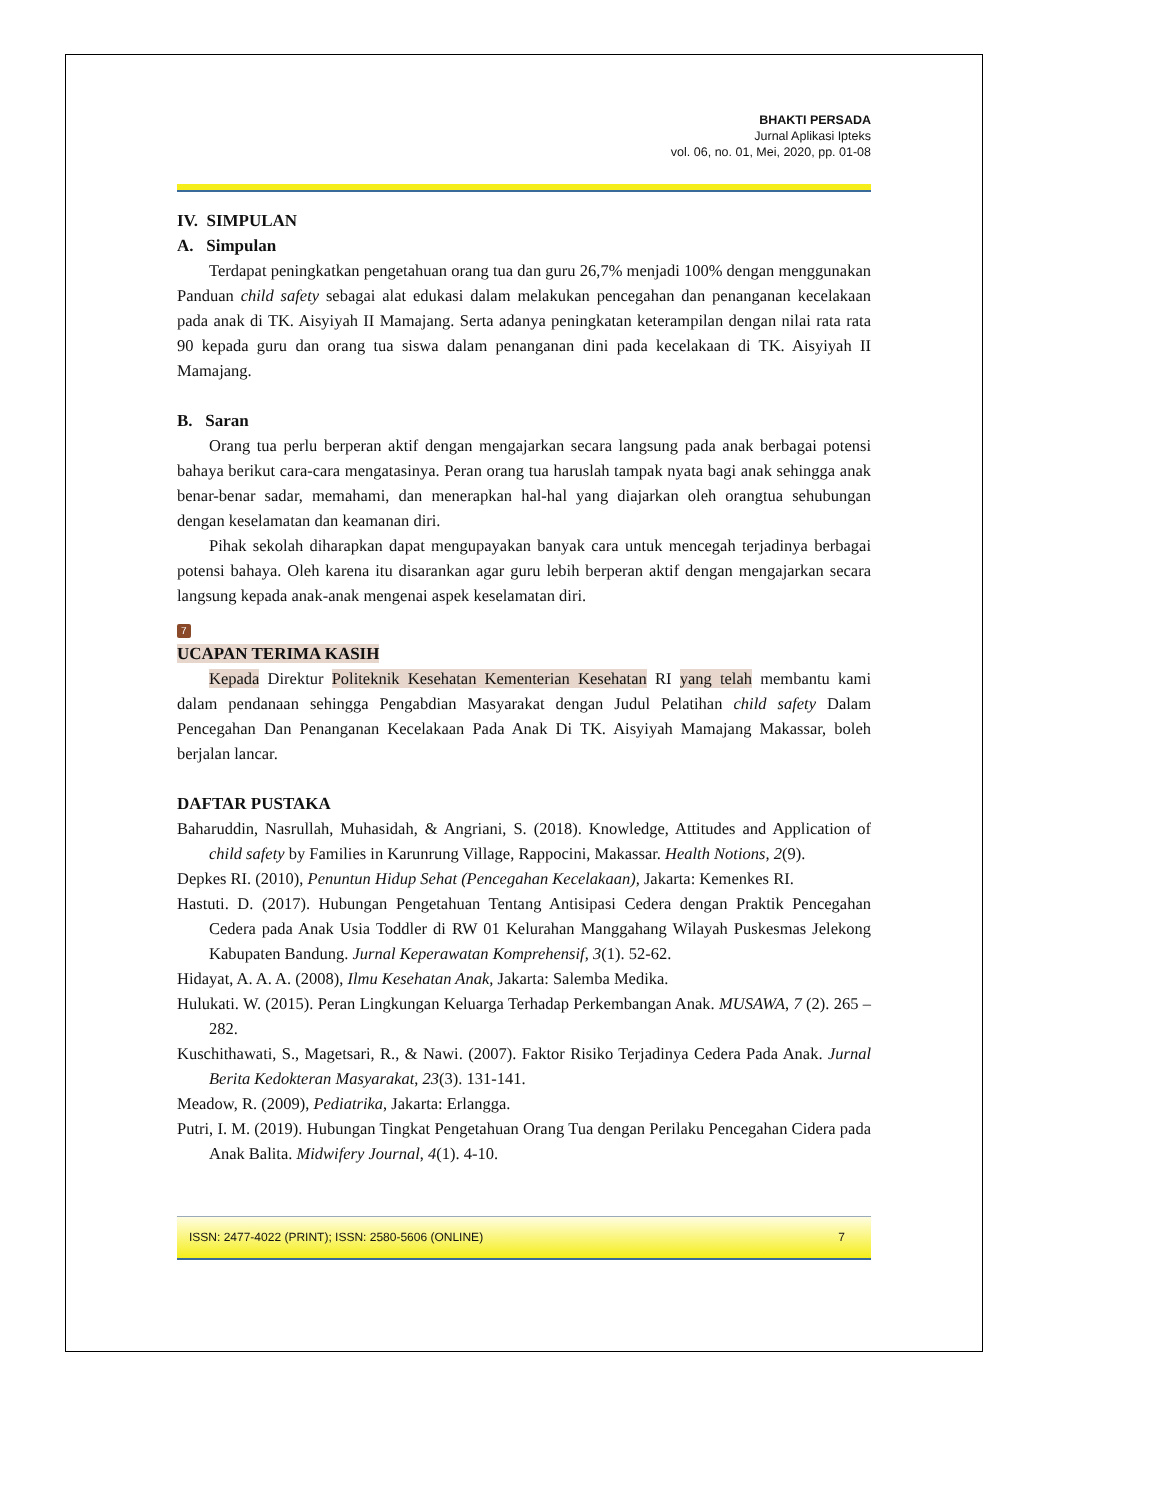BHAKTI PERSADA
Jurnal Aplikasi Ipteks
vol. 06, no. 01, Mei, 2020, pp. 01-08
IV. SIMPULAN
A. Simpulan
Terdapat peningkatkan pengetahuan orang tua dan guru 26,7% menjadi 100% dengan menggunakan Panduan child safety sebagai alat edukasi dalam melakukan pencegahan dan penanganan kecelakaan pada anak di TK. Aisyiyah II Mamajang. Serta adanya peningkatan keterampilan dengan nilai rata rata 90 kepada guru dan orang tua siswa dalam penanganan dini pada kecelakaan di TK. Aisyiyah II Mamajang.
B. Saran
Orang tua perlu berperan aktif dengan mengajarkan secara langsung pada anak berbagai potensi bahaya berikut cara-cara mengatasinya. Peran orang tua haruslah tampak nyata bagi anak sehingga anak benar-benar sadar, memahami, dan menerapkan hal-hal yang diajarkan oleh orangtua sehubungan dengan keselamatan dan keamanan diri.
Pihak sekolah diharapkan dapat mengupayakan banyak cara untuk mencegah terjadinya berbagai potensi bahaya. Oleh karena itu disarankan agar guru lebih berperan aktif dengan mengajarkan secara langsung kepada anak-anak mengenai aspek keselamatan diri.
7
UCAPAN TERIMA KASIH
Kepada Direktur Politeknik Kesehatan Kementerian Kesehatan RI yang telah membantu kami dalam pendanaan sehingga Pengabdian Masyarakat dengan Judul Pelatihan child safety Dalam Pencegahan Dan Penanganan Kecelakaan Pada Anak Di TK. Aisyiyah Mamajang Makassar, boleh berjalan lancar.
DAFTAR PUSTAKA
Baharuddin, Nasrullah, Muhasidah, & Angriani, S. (2018). Knowledge, Attitudes and Application of child safety by Families in Karunrung Village, Rappocini, Makassar. Health Notions, 2(9).
Depkes RI. (2010), Penuntun Hidup Sehat (Pencegahan Kecelakaan), Jakarta: Kemenkes RI.
Hastuti. D. (2017). Hubungan Pengetahuan Tentang Antisipasi Cedera dengan Praktik Pencegahan Cedera pada Anak Usia Toddler di RW 01 Kelurahan Manggahang Wilayah Puskesmas Jelekong Kabupaten Bandung. Jurnal Keperawatan Komprehensif, 3(1). 52-62.
Hidayat, A. A. A. (2008), Ilmu Kesehatan Anak, Jakarta: Salemba Medika.
Hulukati. W. (2015). Peran Lingkungan Keluarga Terhadap Perkembangan Anak. MUSAWA, 7 (2). 265 – 282.
Kuschithawati, S., Magetsari, R., & Nawi. (2007). Faktor Risiko Terjadinya Cedera Pada Anak. Jurnal Berita Kedokteran Masyarakat, 23(3). 131-141.
Meadow, R. (2009), Pediatrika, Jakarta: Erlangga.
Putri, I. M. (2019). Hubungan Tingkat Pengetahuan Orang Tua dengan Perilaku Pencegahan Cidera pada Anak Balita. Midwifery Journal, 4(1). 4-10.
ISSN: 2477-4022 (PRINT); ISSN: 2580-5606 (ONLINE) 7